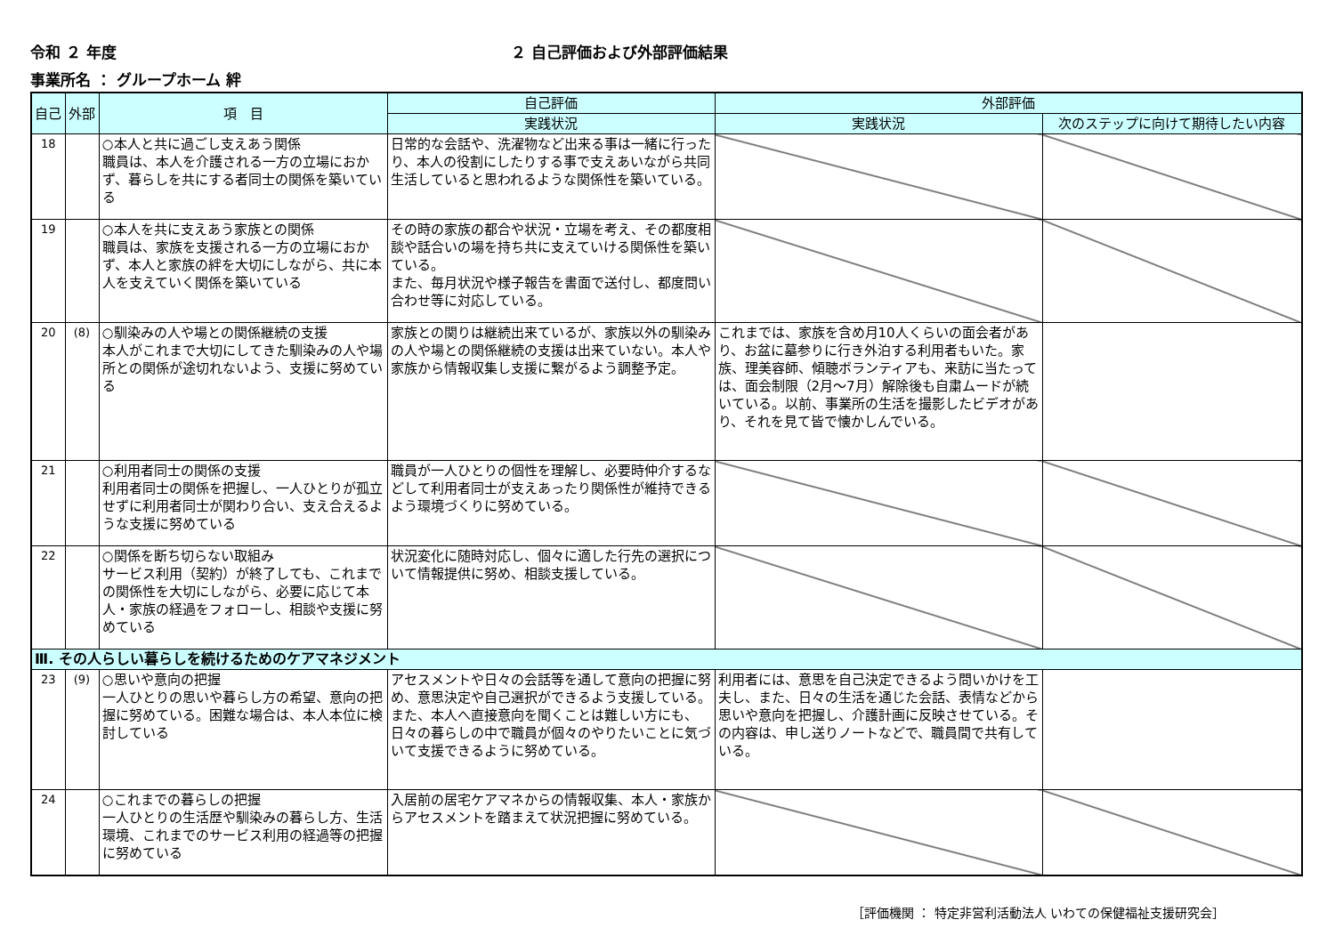令和 ２ 年度 ２ 自己評価および外部評価結果
事業所名 ： グループホーム 絆
| 自己 | 外部 | 項 目 | 自己評価 | 外部評価 | |
| --- | --- | --- | --- | --- | --- |
| | | | 実践状況 | 実践状況 | 次のステップに向けて期待したい内容 |
| 18 | | ○本人と共に過ごし支えあう関係 職員は、本人を介護される一方の立場におかず、暮らしを共にする者同士の関係を築いている | 日常的な会話や、洗濯物など出来る事は一緒に行ったり、本人の役割にしたりする事で支えあいながら共同生活していると思われるような関係性を築いている。 | | |
| 19 | | ○本人を共に支えあう家族との関係 職員は、家族を支援される一方の立場におかず、本人と家族の絆を大切にしながら、共に本人を支えていく関係を築いている | その時の家族の都合や状況・立場を考え、その都度相談や話合いの場を持ち共に支えていける関係性を築いている。 また、毎月状況や様子報告を書面で送付し、都度問い合わせ等に対応している。 | | |
| 20 | (8) | ○馴染みの人や場との関係継続の支援 本人がこれまで大切にしてきた馴染みの人や場所との関係が途切れないよう、支援に努めている | 家族との関りは継続出来ているが、家族以外の馴染みの人や場との関係継続の支援は出来ていない。本人や家族から情報収集し支援に繋がるよう調整予定。 | これまでは、家族を含め月10人くらいの面会者があり、お盆に墓参りに行き外泊する利用者もいた。家族、理美容師、傾聴ボランティアも、来訪に当たっては、面会制限（2月～7月）解除後も自粛ムードが続いている。以前、事業所の生活を撮影したビデオがあり、それを見て皆で懐かしんでいる。 | |
| 21 | | ○利用者同士の関係の支援 利用者同士の関係を把握し、一人ひとりが孤立せずに利用者同士が関わり合い、支え合えるような支援に努めている | 職員が一人ひとりの個性を理解し、必要時仲介するなどして利用者同士が支えあったり関係性が維持できるよう環境づくりに努めている。 | | |
| 22 | | ○関係を断ち切らない取組み サービス利用（契約）が終了しても、これまでの関係性を大切にしながら、必要に応じて本人・家族の経過をフォローし、相談や支援に努めている | 状況変化に随時対応し、個々に適した行先の選択について情報提供に努め、相談支援している。 | | |
| Ⅲ. その人らしい暮らしを続けるためのケアマネジメント | | | | | |
| 23 | (9) | ○思いや意向の把握 一人ひとりの思いや暮らし方の希望、意向の把握に努めている。困難な場合は、本人本位に検討している | アセスメントや日々の会話等を通して意向の把握に努め、意思決定や自己選択ができるよう支援している。 また、本人へ直接意向を聞くことは難しい方にも、日々の暮らしの中で職員が個々のやりたいことに気づいて支援できるように努めている。 | 利用者には、意思を自己決定できるよう問いかけを工夫し、また、日々の生活を通じた会話、表情などから思いや意向を把握し、介護計画に反映させている。その内容は、申し送りノートなどで、職員間で共有している。 | |
| 24 | | ○これまでの暮らしの把握 一人ひとりの生活歴や馴染みの暮らし方、生活環境、これまでのサービス利用の経過等の把握に努めている | 入居前の居宅ケアマネからの情報収集、本人・家族からアセスメントを踏まえて状況把握に努めている。 | | |
［評価機関 ： 特定非営利活動法人 いわての保健福祉支援研究会］